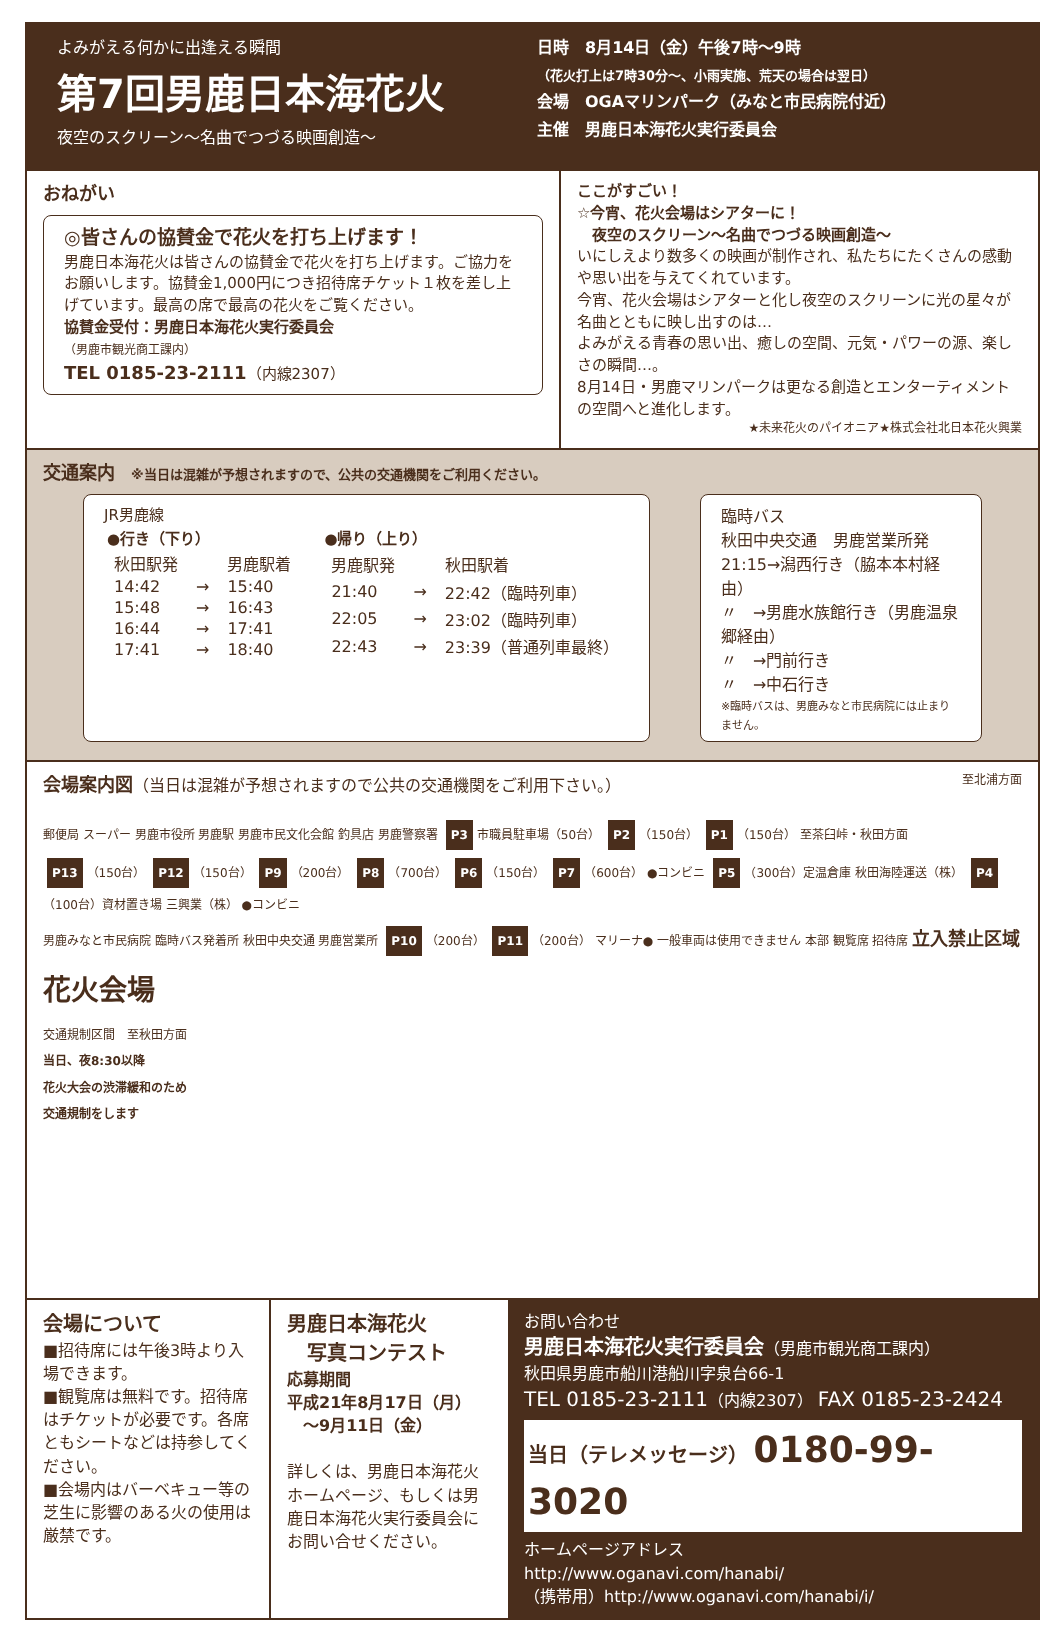よみがえる何かに出逢える瞬間
第7回男鹿日本海花火
夜空のスクリーン～名曲でつづる映画創造～
日時　8月14日（金）午後7時～9時
（花火打上は7時30分～、小雨実施、荒天の場合は翌日）
会場　OGAマリンパーク（みなと市民病院付近）
主催　男鹿日本海花火実行委員会
おねがい
◎皆さんの協賛金で花火を打ち上げます！
男鹿日本海花火は皆さんの協賛金で花火を打ち上げます。ご協力をお願いします。協賛金1,000円につき招待席チケット１枚を差し上げています。最高の席で最高の花火をご覧ください。
協賛金受付：男鹿日本海花火実行委員会
（男鹿市観光商工課内）
TEL 0185-23-2111（内線2307）
ここがすごい！
☆今宵、花火会場はシアターに！
　夜空のスクリーン～名曲でつづる映画創造～
いにしえより数多くの映画が制作され、私たちにたくさんの感動や思い出を与えてくれています。
今宵、花火会場はシアターと化し夜空のスクリーンに光の星々が名曲とともに映し出すのは…
よみがえる青春の思い出、癒しの空間、元気・パワーの源、楽しさの瞬間…。
8月14日・男鹿マリンパークは更なる創造とエンターティメントの空間へと進化します。
★未来花火のパイオニア★株式会社北日本花火興業
交通案内　※当日は混雑が予想されますので、公共の交通機関をご利用ください。
JR男鹿線
| ●行き（下り） | | |
| --- | --- | --- |
| 秋田駅発 | | 男鹿駅着 |
| 14:42 | → | 15:40 |
| 15:48 | → | 16:43 |
| 16:44 | → | 17:41 |
| 17:41 | → | 18:40 |
| ●帰り（上り） | | |
| --- | --- | --- |
| 男鹿駅発 | | 秋田駅着 |
| 21:40 | → | 22:42（臨時列車） |
| 22:05 | → | 23:02（臨時列車） |
| 22:43 | → | 23:39（普通列車最終） |
臨時バス
秋田中央交通　男鹿営業所発
21:15→潟西行き（脇本本村経由）
〃　→男鹿水族館行き（男鹿温泉郷経由）
〃　→門前行き
〃　→中石行き
※臨時バスは、男鹿みなと市民病院には止まりません。
会場案内図（当日は混雑が予想されますので公共の交通機関をご利用下さい。） 至北浦方面
郵便局 スーパー 男鹿市役所 男鹿駅 男鹿市民文化会館 釣具店 男鹿警察署 P3 市職員駐車場（50台） P2 （150台） P1 （150台） 至茶臼峠・秋田方面
P13 （150台） P12 （150台） P9 （200台） P8 （700台） P6 （150台） P7 （600台） ●コンビニ P5 （300台）定温倉庫 秋田海陸運送（株） P4 （100台）資材置き場 三興業（株） ●コンビニ
男鹿みなと市民病院 臨時バス発着所 秋田中央交通 男鹿営業所 P10 （200台） P11 （200台） マリーナ● 一般車両は使用できません 本部 観覧席 招待席 立入禁止区域 花火会場
交通規制区間　至秋田方面
当日、夜8:30以降
花火大会の渋滞緩和のため
交通規制をします
会場について
■招待席には午後3時より入場できます。
■観覧席は無料です。招待席はチケットが必要です。各席ともシートなどは持参してください。
■会場内はバーベキュー等の芝生に影響のある火の使用は厳禁です。
男鹿日本海花火
　写真コンテスト
応募期間
平成21年8月17日（月）
　～9月11日（金）
詳しくは、男鹿日本海花火ホームページ、もしくは男鹿日本海花火実行委員会にお問い合せください。
お問い合わせ
男鹿日本海花火実行委員会（男鹿市観光商工課内）
秋田県男鹿市船川港船川字泉台66-1
TEL 0185-23-2111（内線2307） FAX 0185-23-2424
当日（テレメッセージ） 0180-99-3020
ホームページアドレス
http://www.oganavi.com/hanabi/
（携帯用）http://www.oganavi.com/hanabi/i/